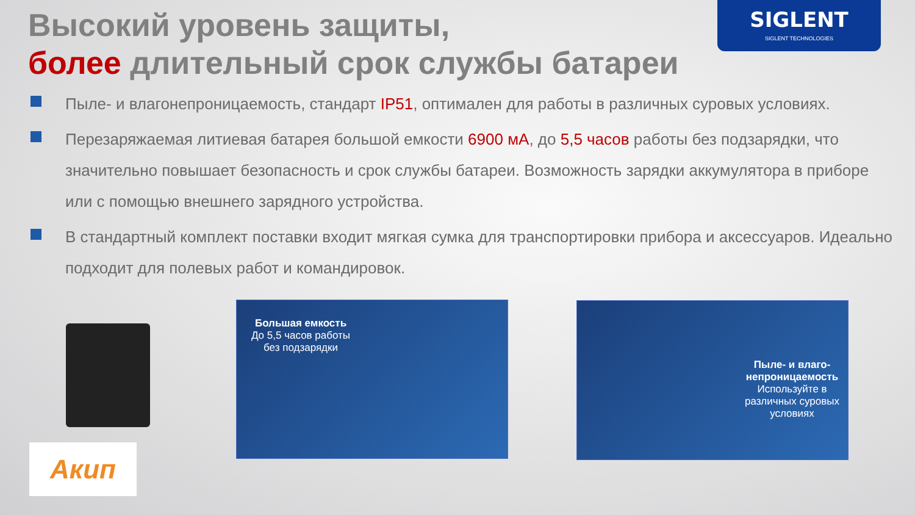SIGLENT
SIGLENT TECHNOLOGIES
Высокий уровень защиты,
более длительный срок службы батареи
Пыле- и влагонепроницаемость, стандарт IP51, оптимален для работы в различных суровых условиях.
Перезаряжаемая литиевая батарея большой емкости 6900 мА, до 5,5 часов работы без подзарядки, что значительно повышает безопасность и срок службы батареи. Возможность зарядки аккумулятора в приборе или с помощью внешнего зарядного устройства.
В стандартный комплект поставки входит мягкая сумка для транспортировки прибора и аксессуаров. Идеально подходит для полевых работ и командировок.
Акип
Большая емкость
До 5,5 часов работы
без подзарядки
Пыле- и влаго-непроницаемость
Используйте в различных суровых условиях